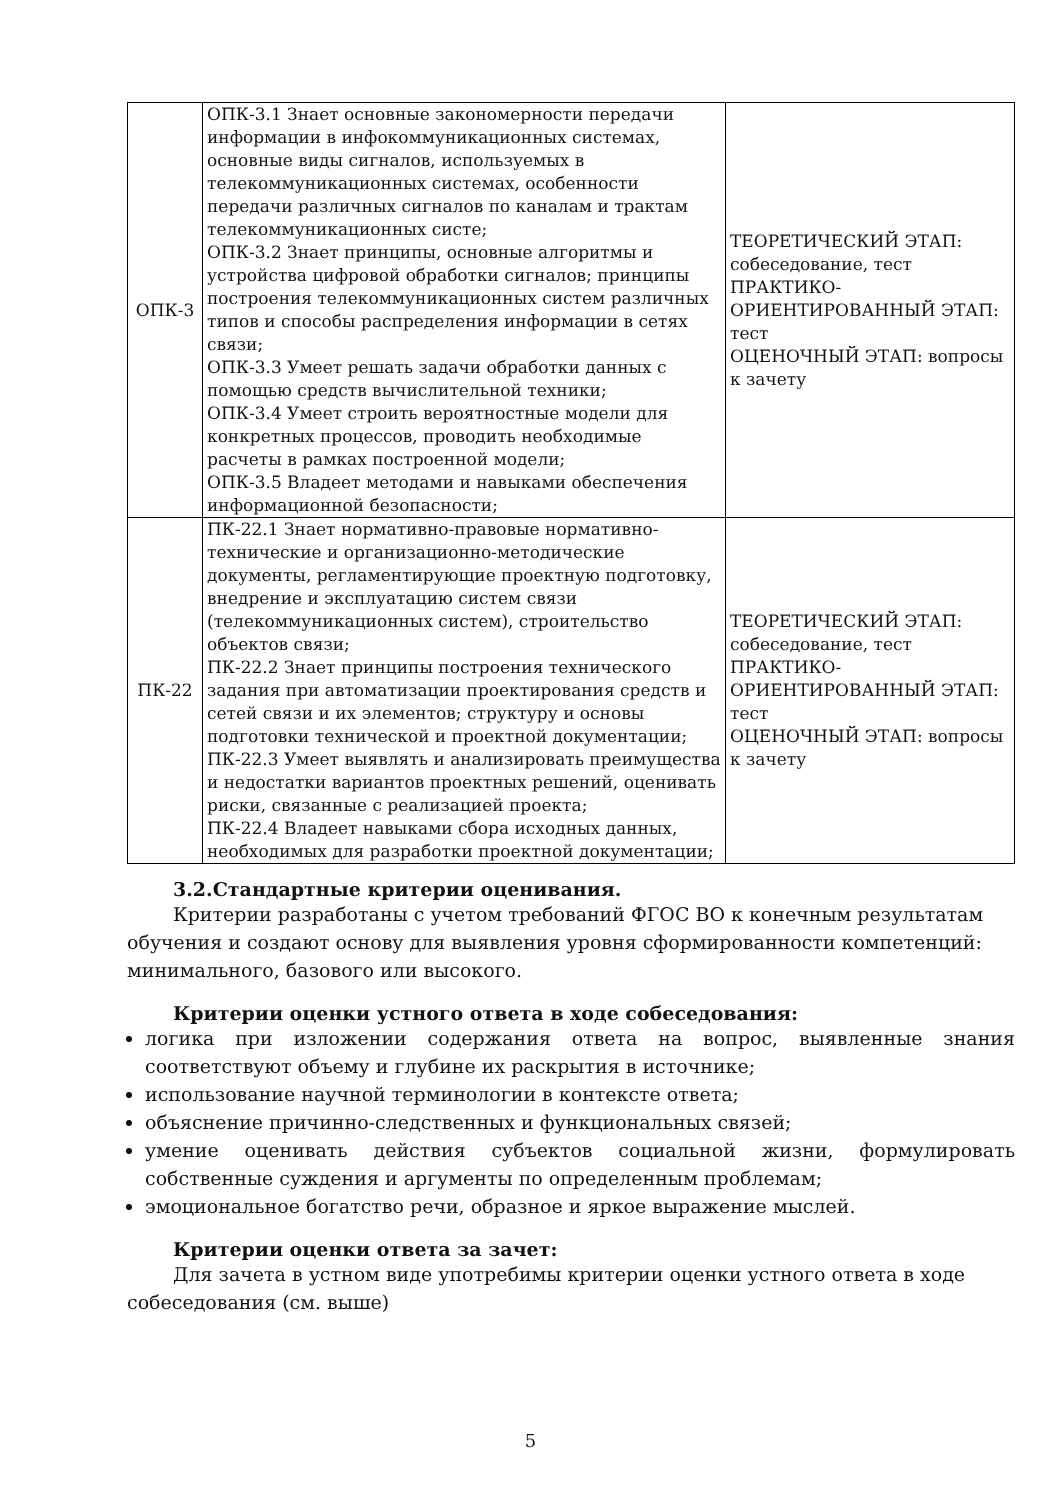| ОПК-3 | ОПК-3.1 Знает основные закономерности передачи информации в инфокоммуникационных системах, основные виды сигналов, используемых в телекоммуникационных системах, особенности передачи различных сигналов по каналам и трактам телекоммуникационных систе; ОПК-3.2 Знает принципы, основные алгоритмы и устройства цифровой обработки сигналов; принципы построения телекоммуникационных систем различных типов и способы распределения информации в сетях связи; ОПК-3.3 Умеет решать задачи обработки данных с помощью средств вычислительной техники; ОПК-3.4 Умеет строить вероятностные модели для конкретных процессов, проводить необходимые расчеты в рамках построенной модели; ОПК-3.5 Владеет методами и навыками обеспечения информационной безопасности; | ТЕОРЕТИЧЕСКИЙ ЭТАП: собеседование, тест ПРАКТИКО-ОРИЕНТИРОВАННЫЙ ЭТАП: тест ОЦЕНОЧНЫЙ ЭТАП: вопросы к зачету |
| ПК-22 | ПК-22.1 Знает нормативно-правовые нормативно-технические и организационно-методические документы, регламентирующие проектную подготовку, внедрение и эксплуатацию систем связи (телекоммуникационных систем), строительство объектов связи; ПК-22.2 Знает принципы построения технического задания при автоматизации проектирования средств и сетей связи и их элементов; структуру и основы подготовки технической и проектной документации; ПК-22.3 Умеет выявлять и анализировать преимущества и недостатки вариантов проектных решений, оценивать риски, связанные с реализацией проекта; ПК-22.4 Владеет навыками сбора исходных данных, необходимых для разработки проектной документации; | ТЕОРЕТИЧЕСКИЙ ЭТАП: собеседование, тест ПРАКТИКО-ОРИЕНТИРОВАННЫЙ ЭТАП: тест ОЦЕНОЧНЫЙ ЭТАП: вопросы к зачету |
3.2.Стандартные критерии оценивания.
Критерии разработаны с учетом требований ФГОС ВО к конечным результатам обучения и создают основу для выявления уровня сформированности компетенций: минимального, базового или высокого.
Критерии оценки устного ответа в ходе собеседования:
логика при изложении содержания ответа на вопрос, выявленные знания соответствуют объему и глубине их раскрытия в источнике;
использование научной терминологии в контексте ответа;
объяснение причинно-следственных и функциональных связей;
умение оценивать действия субъектов социальной жизни, формулировать собственные суждения и аргументы по определенным проблемам;
эмоциональное богатство речи, образное и яркое выражение мыслей.
Критерии оценки ответа за зачет:
Для зачета в устном виде употребимы критерии оценки устного ответа в ходе собеседования (см. выше)
5